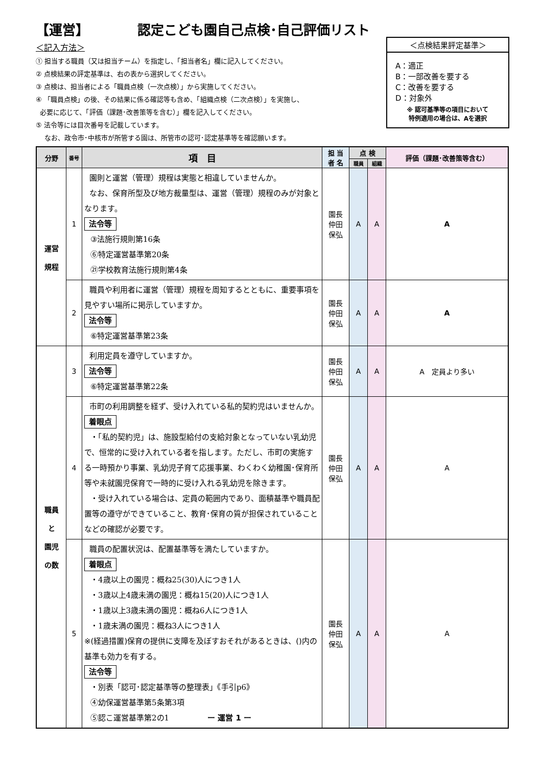【運営】 認定こども園自己点検･自己評価リスト
＜点検結果評定基準＞
A：適正
B：一部改善を要する
C：改善を要する
D：対象外
※ 認可基準等の項目において
特例適用の場合は、Aを選択
＜記入方法＞
① 担当する職員（又は担当チーム）を指定し、「担当者名」欄に記入してください。
② 点検結果の評定基準は、右の表から選択してください。
③ 点検は、担当者による「職員点検（一次点検）」から実施してください。
④ 「職員点検」の後、その結果に係る確認等も含め、「組織点検（二次点検）」を実施し、
必要に応じて、「評価（課題･改善策等を含む）」欄を記入してください。
⑤ 法令等には目次番号を記載しています。
なお、政令市･中核市が所管する園は、所管市の認可･認定基準等を確認願います。
| 分野 | 番号 | 項 目 | 担 当 者 名 | 点 検 | | 評価（課題･改善策等含む） |
| --- | --- | --- | --- | --- | --- | --- |
| | | | | 職員 | 組織 | |
| 運営 規程 | 1 | 園則と運営（管理）規程は実態と相違していませんか。 なお、保育所型及び地方裁量型は、運営（管理）規程のみが対象となります。 法令等 ③法施行規則第16条 ⑥特定運営基準第20条 ㉑学校教育法施行規則第4条 | 園長 仲田 保弘 | A | A | A |
| | 2 | 職員や利用者に運営（管理）規程を周知するとともに、重要事項を見やすい場所に掲示していますか。 法令等 ⑥特定運営基準第23条 | 園長 仲田 保弘 | A | A | A |
| 職員 と 園児 の数 | 3 | 利用定員を遵守していますか。 法令等 ⑥特定運営基準第22条 | 園長 仲田 保弘 | A | A | A 定員より多い |
| | 4 | 市町の利用調整を経ず、受け入れている私的契約児はいませんか。 着眼点 ・「私的契約児」は、施設型給付の支給対象となっていない乳幼児で、恒常的に受け入れている者を指します。ただし、市町の実施する一時預かり事業、乳幼児子育て応援事業、わくわく幼稚園･保育所等や未就園児保育で一時的に受け入れる乳幼児を除きます。 ・受け入れている場合は、定員の範囲内であり、面積基準や職員配置等の遵守ができていること、教育･保育の質が担保されていることなどの確認が必要です。 | 園長 仲田 保弘 | A | A | A |
| | 5 | 職員の配置状況は、配置基準等を満たしていますか。 着眼点 ・4歳以上の園児：概ね25(30)人につき1人 ・3歳以上4歳未満の園児：概ね15(20)人につき1人 ・1歳以上3歳未満の園児：概ね6人につき1人 ・1歳未満の園児：概ね3人につき1人 ※(経過措置)保育の提供に支障を及ぼすおそれがあるときは、()内の基準も効力を有する。 法令等 ・別表「認可･認定基準等の整理表」《手引p6》 ④幼保運営基準第5条第3項 ⑤認こ運営基準第2の1 ー 運営 1 ー | 園長 仲田 保弘 | A | A | A |